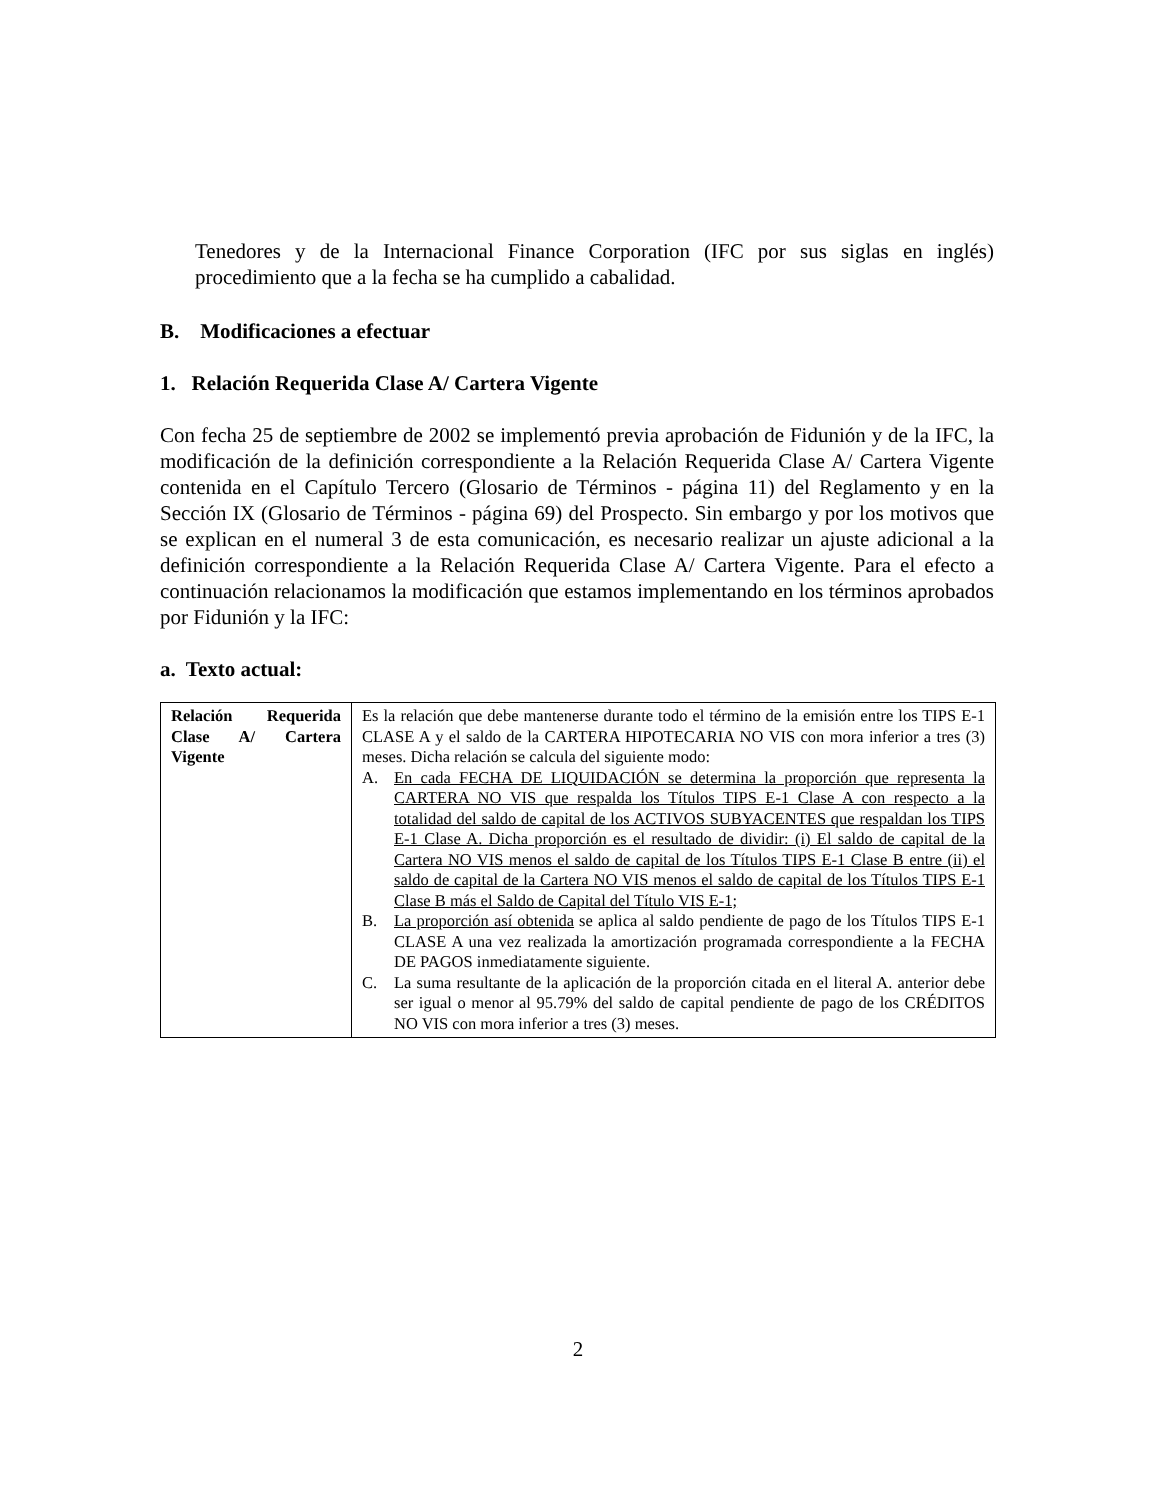Tenedores y de la Internacional Finance Corporation (IFC por sus siglas en inglés) procedimiento que a la fecha se ha cumplido a cabalidad.
B. Modificaciones a efectuar
1. Relación Requerida Clase A/ Cartera Vigente
Con fecha 25 de septiembre de 2002 se implementó previa aprobación de Fidunión y de la IFC, la modificación de la definición correspondiente a la Relación Requerida Clase A/ Cartera Vigente contenida en el Capítulo Tercero (Glosario de Términos - página 11) del Reglamento y en la Sección IX (Glosario de Términos - página 69) del Prospecto. Sin embargo y por los motivos que se explican en el numeral 3 de esta comunicación, es necesario realizar un ajuste adicional a la definición correspondiente a la Relación Requerida Clase A/ Cartera Vigente. Para el efecto a continuación relacionamos la modificación que estamos implementando en los términos aprobados por Fidunión y la IFC:
a. Texto actual:
| Relación Requerida Clase A/ Cartera Vigente | Es la relación que debe mantenerse durante todo el término de la emisión entre los TIPS E-1 CLASE A y el saldo de la CARTERA HIPOTECARIA NO VIS con mora inferior a tres (3) meses. Dicha relación se calcula del siguiente modo: A. En cada FECHA DE LIQUIDACIÓN se determina la proporción que representa la CARTERA NO VIS que respalda los Títulos TIPS E-1 Clase A con respecto a la totalidad del saldo de capital de los ACTIVOS SUBYACENTES que respaldan los TIPS E-1 Clase A. Dicha proporción es el resultado de dividir: (i) El saldo de capital de la Cartera NO VIS menos el saldo de capital de los Títulos TIPS E-1 Clase B entre (ii) el saldo de capital de la Cartera NO VIS menos el saldo de capital de los Títulos TIPS E-1 Clase B más el Saldo de Capital del Título VIS E-1; B. La proporción así obtenida se aplica al saldo pendiente de pago de los Títulos TIPS E-1 CLASE A una vez realizada la amortización programada correspondiente a la FECHA DE PAGOS inmediatamente siguiente. C. La suma resultante de la aplicación de la proporción citada en el literal A. anterior debe ser igual o menor al 95.79% del saldo de capital pendiente de pago de los CRÉDITOS NO VIS con mora inferior a tres (3) meses. |
2